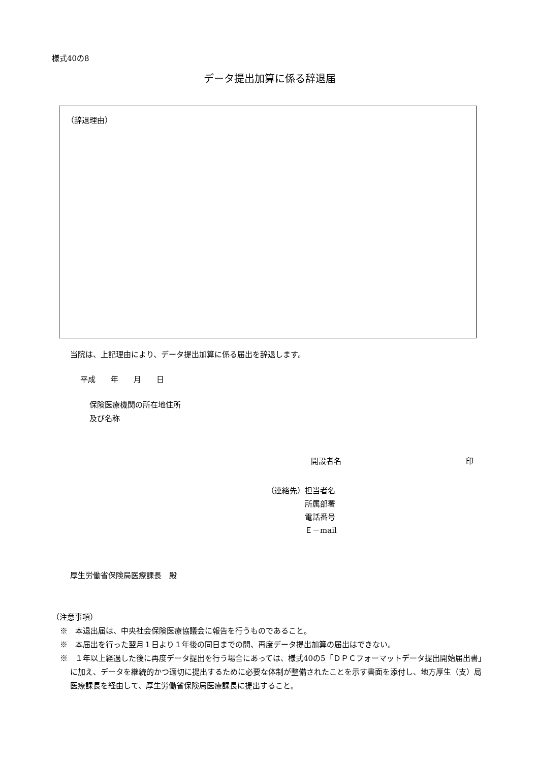様式40の8
データ提出加算に係る辞退届
（辞退理由）
当院は、上記理由により、データ提出加算に係る届出を辞退します。
平成　　年　　月　　日
保険医療機関の所在地住所
及び名称
開設者名 印
（連絡先） 担当者名
所属部署
電話番号
Ｅ－mail
厚生労働省保険局医療課長　殿
（注意事項）
※　本退出届は、中央社会保険医療協議会に報告を行うものであること。
※　本届出を行った翌月１日より１年後の同日までの間、再度データ提出加算の届出はできない。
※　１年以上経過した後に再度データ提出を行う場合にあっては、様式40の5「ＤＰＣフォーマットデータ提出開始届出書」に加え、データを継続的かつ適切に提出するために必要な体制が整備されたことを示す書面を添付し、地方厚生（支）局医療課長を経由して、厚生労働省保険局医療課長に提出すること。